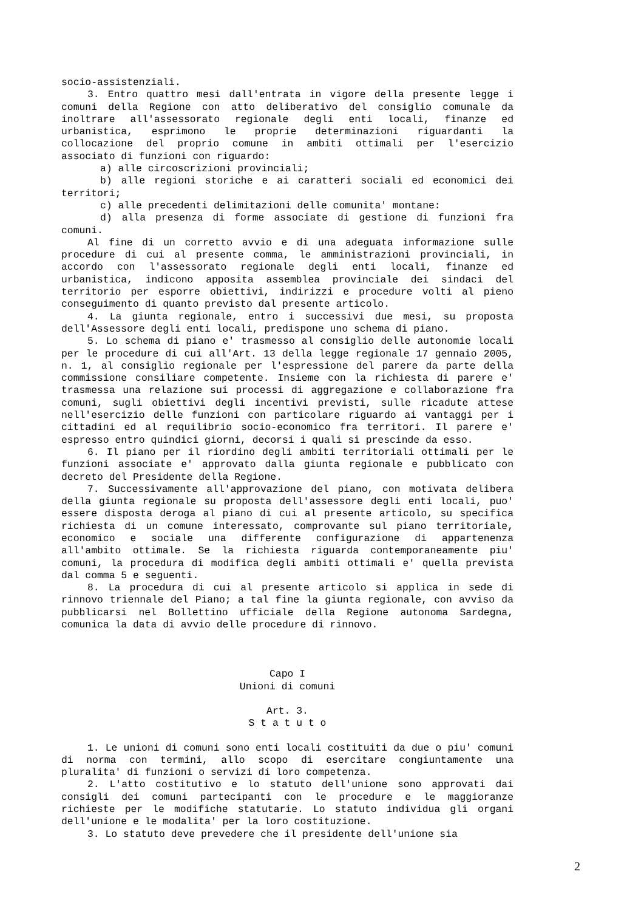socio-assistenziali.
3. Entro quattro mesi dall'entrata in vigore della presente legge i comuni della Regione con atto deliberativo del consiglio comunale da inoltrare all'assessorato regionale degli enti locali, finanze ed urbanistica, esprimono le proprie determinazioni riguardanti la collocazione del proprio comune in ambiti ottimali per l'esercizio associato di funzioni con riguardo:
a) alle circoscrizioni provinciali;
b) alle regioni storiche e ai caratteri sociali ed economici dei territori;
c) alle precedenti delimitazioni delle comunita' montane:
d) alla presenza di forme associate di gestione di funzioni fra comuni.
Al fine di un corretto avvio e di una adeguata informazione sulle procedure di cui al presente comma, le amministrazioni provinciali, in accordo con l'assessorato regionale degli enti locali, finanze ed urbanistica, indicono apposita assemblea provinciale dei sindaci del territorio per esporre obiettivi, indirizzi e procedure volti al pieno conseguimento di quanto previsto dal presente articolo.
4. La giunta regionale, entro i successivi due mesi, su proposta dell'Assessore degli enti locali, predispone uno schema di piano.
5. Lo schema di piano e' trasmesso al consiglio delle autonomie locali per le procedure di cui all'Art. 13 della legge regionale 17 gennaio 2005, n. 1, al consiglio regionale per l'espressione del parere da parte della commissione consiliare competente. Insieme con la richiesta di parere e' trasmessa una relazione sui processi di aggregazione e collaborazione fra comuni, sugli obiettivi degli incentivi previsti, sulle ricadute attese nell'esercizio delle funzioni con particolare riguardo ai vantaggi per i cittadini ed al requilibrio socio-economico fra territori. Il parere e' espresso entro quindici giorni, decorsi i quali si prescinde da esso.
6. Il piano per il riordino degli ambiti territoriali ottimali per le funzioni associate e' approvato dalla giunta regionale e pubblicato con decreto del Presidente della Regione.
7. Successivamente all'approvazione del piano, con motivata delibera della giunta regionale su proposta dell'assessore degli enti locali, puo' essere disposta deroga al piano di cui al presente articolo, su specifica richiesta di un comune interessato, comprovante sul piano territoriale, economico e sociale una differente configurazione di appartenenza all'ambito ottimale. Se la richiesta riguarda contemporaneamente piu' comuni, la procedura di modifica degli ambiti ottimali e' quella prevista dal comma 5 e seguenti.
8. La procedura di cui al presente articolo si applica in sede di rinnovo triennale del Piano; a tal fine la giunta regionale, con avviso da pubblicarsi nel Bollettino ufficiale della Regione autonoma Sardegna, comunica la data di avvio delle procedure di rinnovo.
Capo I
Unioni di comuni
Art. 3.
S t a t u t o
1. Le unioni di comuni sono enti locali costituiti da due o piu' comuni di norma con termini, allo scopo di esercitare congiuntamente una pluralita' di funzioni o servizi di loro competenza.
2. L'atto costitutivo e lo statuto dell'unione sono approvati dai consigli dei comuni partecipanti con le procedure e le maggioranze richieste per le modifiche statutarie. Lo statuto individua gli organi dell'unione e le modalita' per la loro costituzione.
3. Lo statuto deve prevedere che il presidente dell'unione sia
2